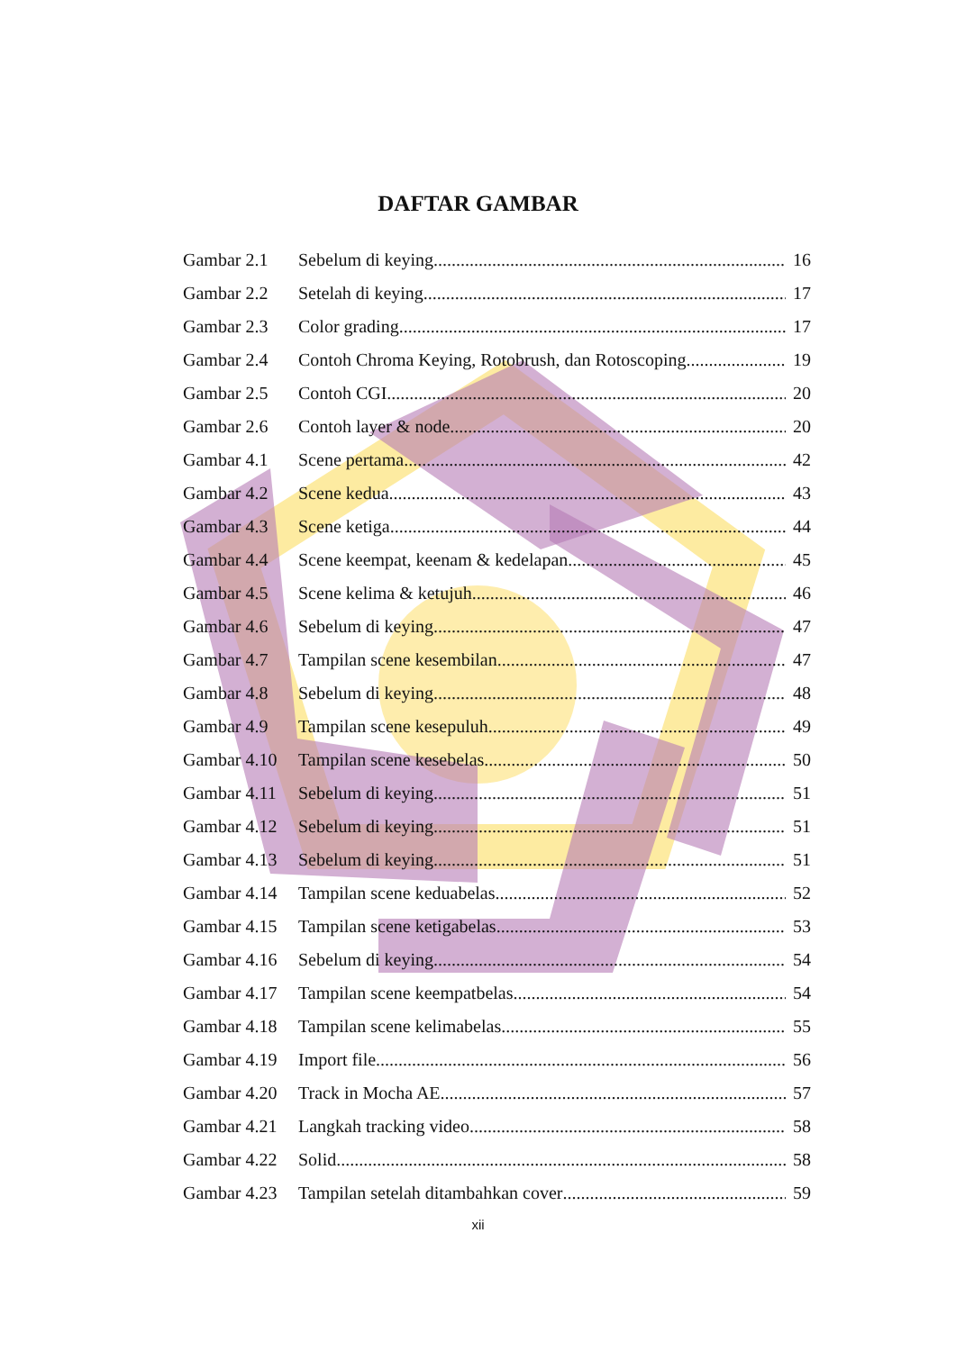DAFTAR GAMBAR
Gambar 2.1 Sebelum di keying 16
Gambar 2.2 Setelah di keying 17
Gambar 2.3 Color grading 17
Gambar 2.4 Contoh Chroma Keying, Rotobrush, dan Rotoscoping 19
Gambar 2.5 Contoh CGI 20
Gambar 2.6 Contoh layer & node 20
Gambar 4.1 Scene pertama 42
Gambar 4.2 Scene kedua 43
Gambar 4.3 Scene ketiga 44
Gambar 4.4 Scene keempat, keenam & kedelapan 45
Gambar 4.5 Scene kelima & ketujuh 46
Gambar 4.6 Sebelum di keying 47
Gambar 4.7 Tampilan scene kesembilan 47
Gambar 4.8 Sebelum di keying 48
Gambar 4.9 Tampilan scene kesepuluh 49
Gambar 4.10 Tampilan scene kesebelas 50
Gambar 4.11 Sebelum di keying 51
Gambar 4.12 Sebelum di keying 51
Gambar 4.13 Sebelum di keying 51
Gambar 4.14 Tampilan scene keduabelas 52
Gambar 4.15 Tampilan scene ketigabelas 53
Gambar 4.16 Sebelum di keying 54
Gambar 4.17 Tampilan scene keempatbelas 54
Gambar 4.18 Tampilan scene kelimabelas 55
Gambar 4.19 Import file 56
Gambar 4.20 Track in Mocha AE 57
Gambar 4.21 Langkah tracking video 58
Gambar 4.22 Solid 58
Gambar 4.23 Tampilan setelah ditambahkan cover 59
xii